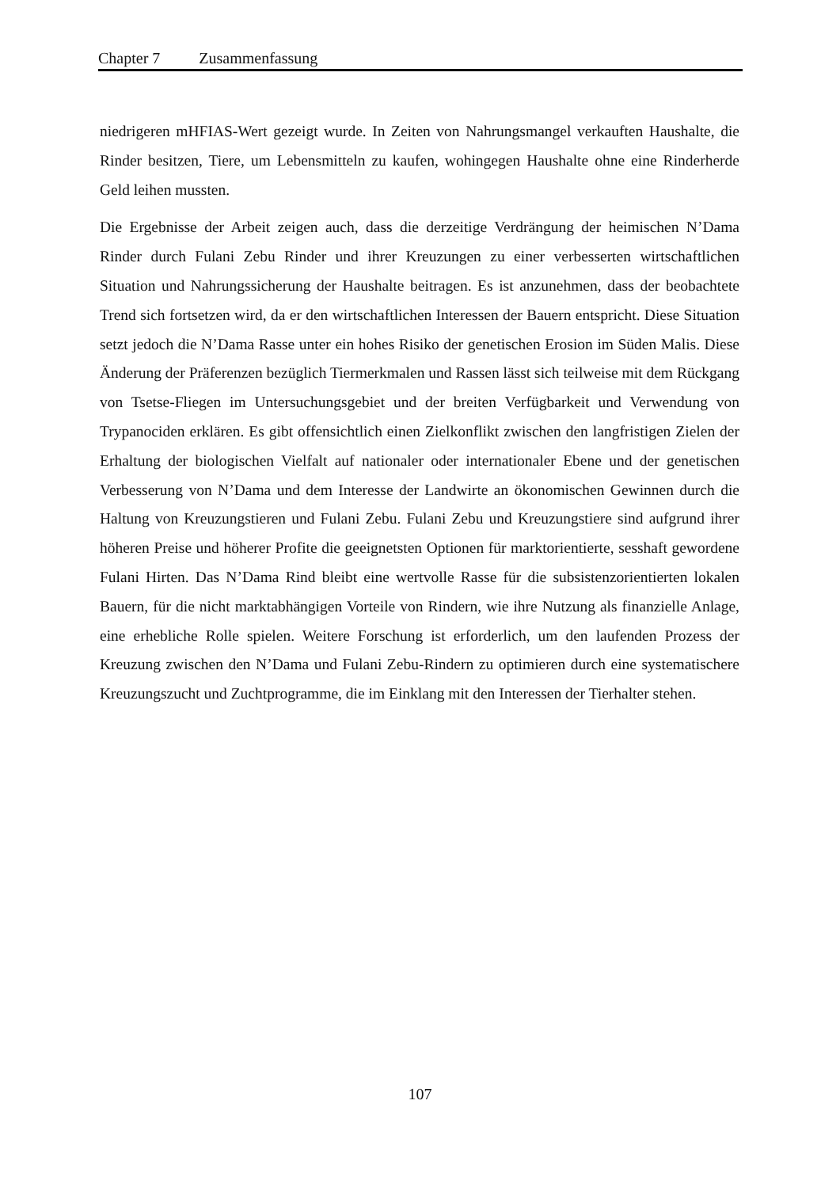Chapter 7 Zusammenfassung
niedrigeren mHFIAS-Wert gezeigt wurde. In Zeiten von Nahrungsmangel verkauften Haushalte, die Rinder besitzen, Tiere, um Lebensmitteln zu kaufen, wohingegen Haushalte ohne eine Rinderherde Geld leihen mussten.
Die Ergebnisse der Arbeit zeigen auch, dass die derzeitige Verdrängung der heimischen N’Dama Rinder durch Fulani Zebu Rinder und ihrer Kreuzungen zu einer verbesserten wirtschaftlichen Situation und Nahrungssicherung der Haushalte beitragen. Es ist anzunehmen, dass der beobachtete Trend sich fortsetzen wird, da er den wirtschaftlichen Interessen der Bauern entspricht. Diese Situation setzt jedoch die N’Dama Rasse unter ein hohes Risiko der genetischen Erosion im Süden Malis. Diese Änderung der Präferenzen bezüglich Tiermerkmalen und Rassen lässt sich teilweise mit dem Rückgang von Tsetse-Fliegen im Untersuchungsgebiet und der breiten Verfügbarkeit und Verwendung von Trypanociden erklären. Es gibt offensichtlich einen Zielkonflikt zwischen den langfristigen Zielen der Erhaltung der biologischen Vielfalt auf nationaler oder internationaler Ebene und der genetischen Verbesserung von N’Dama und dem Interesse der Landwirte an ökonomischen Gewinnen durch die Haltung von Kreuzungstieren und Fulani Zebu. Fulani Zebu und Kreuzungstiere sind aufgrund ihrer höheren Preise und höherer Profite die geeignetsten Optionen für marktorientierte, sesshaft gewordene Fulani Hirten. Das N’Dama Rind bleibt eine wertvolle Rasse für die subsistenzorientierten lokalen Bauern, für die nicht marktabhängigen Vorteile von Rindern, wie ihre Nutzung als finanzielle Anlage, eine erhebliche Rolle spielen. Weitere Forschung ist erforderlich, um den laufenden Prozess der Kreuzung zwischen den N’Dama und Fulani Zebu-Rindern zu optimieren durch eine systematischere Kreuzungszucht und Zuchtprogramme, die im Einklang mit den Interessen der Tierhalter stehen.
107